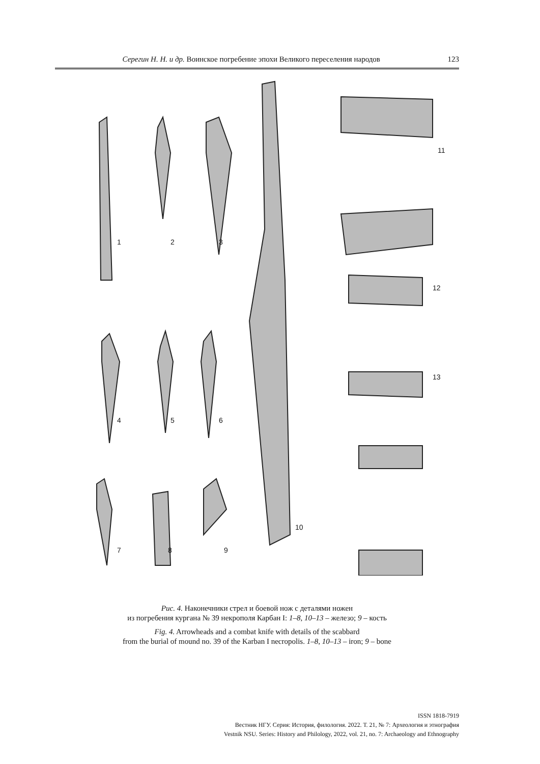Серегин Н. Н. и др. Воинское погребение эпохи Великого переселения народов 123
1
2
3
4
5
6
7
8
9
10
11
12
13
Рис. 4. Наконечники стрел и боевой нож с деталями ножен
из погребения кургана № 39 некрополя Карбан I: 1–8, 10–13 – железо; 9 – кость
Fig. 4. Arrowheads and a combat knife with details of the scabbard
from the burial of mound no. 39 of the Karban I necropolis. 1–8, 10–13 – iron; 9 – bone
ISSN 1818-7919
Вестник НГУ. Серия: История, филология. 2022. Т. 21, № 7: Археология и этнография
Vestnik NSU. Series: History and Philology, 2022, vol. 21, no. 7: Archaeology and Ethnography